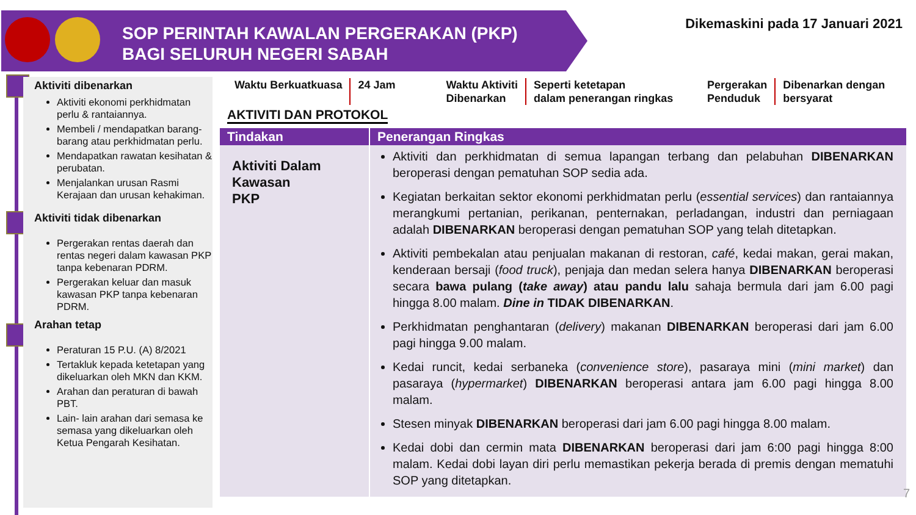SOP PERINTAH KAWALAN PERGERAKAN (PKP)
BAGI SELURUH NEGERI SABAH
Dikemaskini pada 17 Januari 2021
Aktiviti dibenarkan
Aktiviti ekonomi perkhidmatan perlu & rantaiannya.
Membeli / mendapatkan barang-barang atau perkhidmatan perlu.
Mendapatkan rawatan kesihatan & perubatan.
Menjalankan urusan Rasmi Kerajaan dan urusan kehakiman.
Aktiviti tidak dibenarkan
Pergerakan rentas daerah dan rentas negeri dalam kawasan PKP tanpa kebenaran PDRM.
Pergerakan keluar dan masuk kawasan PKP tanpa kebenaran PDRM.
Arahan tetap
Peraturan 15 P.U. (A) 8/2021
Tertakluk kepada ketetapan yang dikeluarkan oleh MKN dan KKM.
Arahan dan peraturan di bawah PBT.
Lain- lain arahan dari semasa ke semasa yang dikeluarkan oleh Ketua Pengarah Kesihatan.
Waktu Berkuatkuasa 24 Jam Waktu Aktiviti
Dibenarkan
Seperti ketetapan
dalam penerangan ringkas
Pergerakan
Penduduk
Dibenarkan dengan
bersyarat
AKTIVITI DAN PROTOKOL
| Tindakan | Penerangan Ringkas |
| --- | --- |
| Aktiviti Dalam Kawasan PKP | Aktiviti dan perkhidmatan di semua lapangan terbang dan pelabuhan DIBENARKAN beroperasi dengan pematuhan SOP sedia ada. Kegiatan berkaitan sektor ekonomi perkhidmatan perlu ( essential services ) dan rantaiannya merangkumi pertanian, perikanan, penternakan, perladangan, industri dan perniagaan adalah DIBENARKAN beroperasi dengan pematuhan SOP yang telah ditetapkan. Aktiviti pembekalan atau penjualan makanan di restoran, café , kedai makan, gerai makan, kenderaan bersaji ( food truck ), penjaja dan medan selera hanya DIBENARKAN beroperasi secara bawa pulang ( take away ) atau pandu lalu sahaja bermula dari jam 6.00 pagi hingga 8.00 malam. Dine in TIDAK DIBENARKAN . Perkhidmatan penghantaran ( delivery ) makanan DIBENARKAN beroperasi dari jam 6.00 pagi hingga 9.00 malam. Kedai runcit, kedai serbaneka ( convenience store ), pasaraya mini ( mini market ) dan pasaraya ( hypermarket ) DIBENARKAN beroperasi antara jam 6.00 pagi hingga 8.00 malam. Stesen minyak DIBENARKAN beroperasi dari jam 6.00 pagi hingga 8.00 malam. Kedai dobi dan cermin mata DIBENARKAN beroperasi dari jam 6:00 pagi hingga 8:00 malam. Kedai dobi layan diri perlu memastikan pekerja berada di premis dengan mematuhi SOP yang ditetapkan. |
7